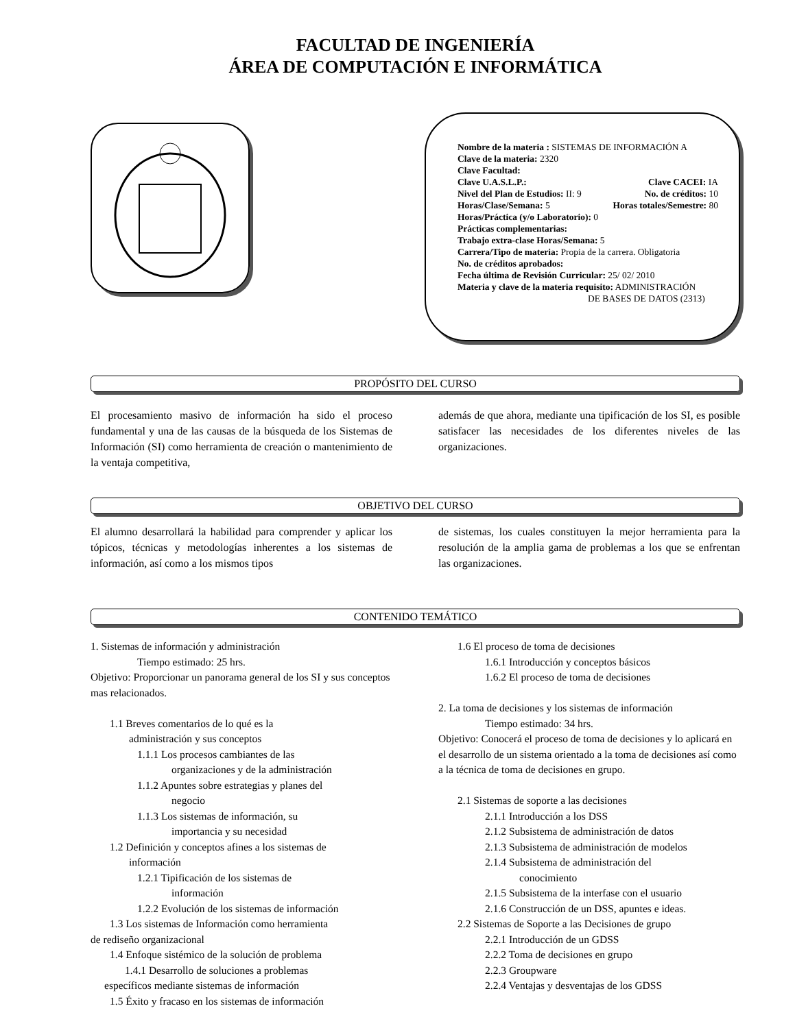FACULTAD DE INGENIERÍA
ÁREA DE COMPUTACIÓN E INFORMÁTICA
Nombre de la materia : SISTEMAS DE INFORMACIÓN A
Clave de la materia: 2320
Clave Facultad:
Clave U.A.S.L.P.: Clave CACEI: IA
Nivel del Plan de Estudios: II: 9 No. de créditos: 10
Horas/Clase/Semana: 5 Horas totales/Semestre: 80
Horas/Práctica (y/o Laboratorio): 0
Prácticas complementarias:
Trabajo extra-clase Horas/Semana: 5
Carrera/Tipo de materia: Propia de la carrera. Obligatoria
No. de créditos aprobados:
Fecha última de Revisión Curricular: 25/ 02/ 2010
Materia y clave de la materia requisito: ADMINISTRACIÓN
DE BASES DE DATOS (2313)
PROPÓSITO DEL CURSO
El procesamiento masivo de información ha sido el proceso fundamental y una de las causas de la búsqueda de los Sistemas de Información (SI) como herramienta de creación o mantenimiento de la ventaja competitiva,
además de que ahora, mediante una tipificación de los SI, es posible satisfacer las necesidades de los diferentes niveles de las organizaciones.
OBJETIVO DEL CURSO
El alumno desarrollará la habilidad para comprender y aplicar los tópicos, técnicas y metodologías inherentes a los sistemas de información, así como a los mismos tipos
de sistemas, los cuales constituyen la mejor herramienta para la resolución de la amplia gama de problemas a los que se enfrentan las organizaciones.
CONTENIDO TEMÁTICO
1. Sistemas de información y administración
Tiempo estimado: 25 hrs.
Objetivo: Proporcionar un panorama general de los SI y sus conceptos mas relacionados.
1.1 Breves comentarios de lo qué es la
administración y sus conceptos
1.1.1 Los procesos cambiantes de las
organizaciones y de la administración
1.1.2 Apuntes sobre estrategias y planes del
negocio
1.1.3 Los sistemas de información, su
importancia y su necesidad
1.2 Definición y conceptos afines a los sistemas de
información
1.2.1 Tipificación de los sistemas de
información
1.2.2 Evolución de los sistemas de información
1.3 Los sistemas de Información como herramienta
de rediseño organizacional
1.4 Enfoque sistémico de la solución de problema
1.4.1 Desarrollo de soluciones a problemas
específicos mediante sistemas de información
1.5 Éxito y fracaso en los sistemas de información
1.6 El proceso de toma de decisiones
1.6.1 Introducción y conceptos básicos
1.6.2 El proceso de toma de decisiones
2. La toma de decisiones y los sistemas de información
Tiempo estimado: 34 hrs.
Objetivo: Conocerá el proceso de toma de decisiones y lo aplicará en el desarrollo de un sistema orientado a la toma de decisiones así como a la técnica de toma de decisiones en grupo.
2.1 Sistemas de soporte a las decisiones
2.1.1 Introducción a los DSS
2.1.2 Subsistema de administración de datos
2.1.3 Subsistema de administración de modelos
2.1.4 Subsistema de administración del
conocimiento
2.1.5 Subsistema de la interfase con el usuario
2.1.6 Construcción de un DSS, apuntes e ideas.
2.2 Sistemas de Soporte a las Decisiones de grupo
2.2.1 Introducción de un GDSS
2.2.2 Toma de decisiones en grupo
2.2.3 Groupware
2.2.4 Ventajas y desventajas de los GDSS